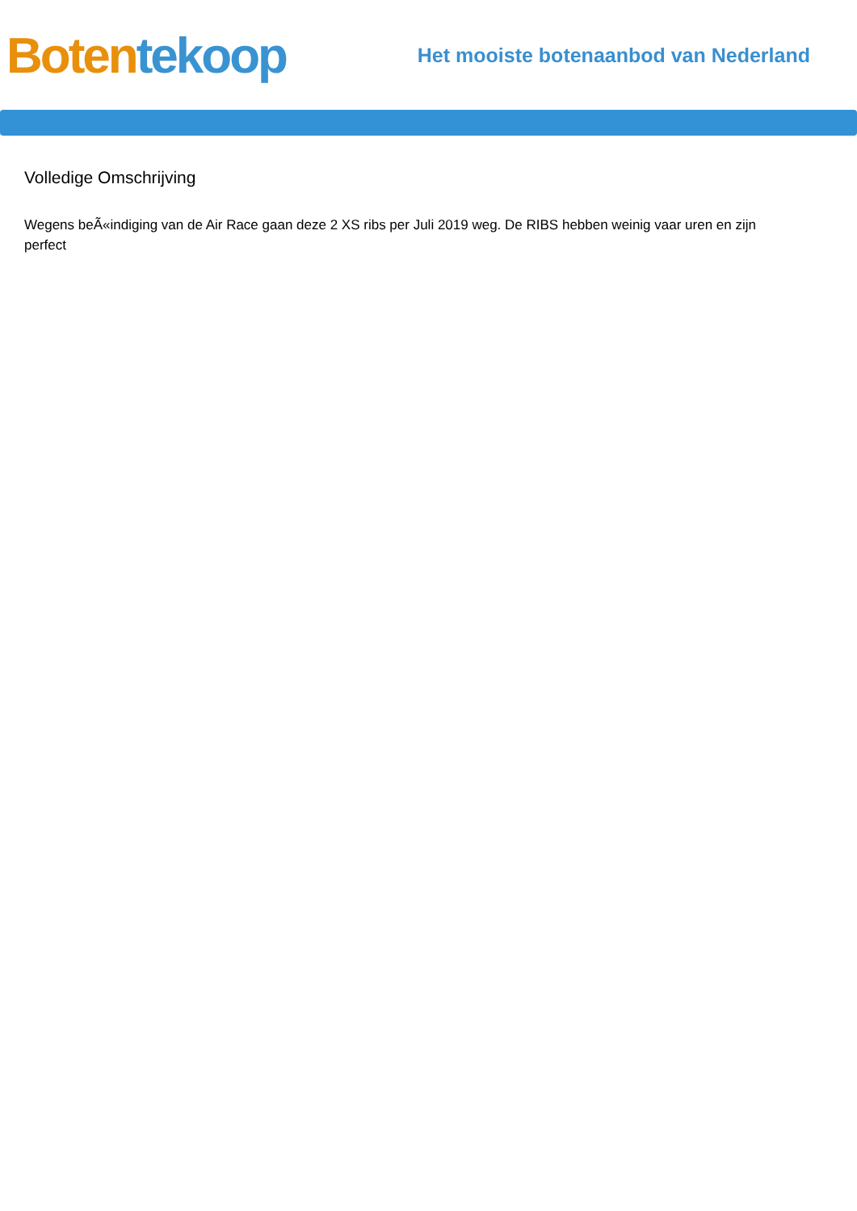Boten tekoop
Het mooiste botenaanbod van Nederland
Volledige Omschrijving
Wegens beÃ«indiging van de Air Race gaan deze 2 XS ribs per Juli 2019 weg. De RIBS hebben weinig vaar uren en zijn perfect